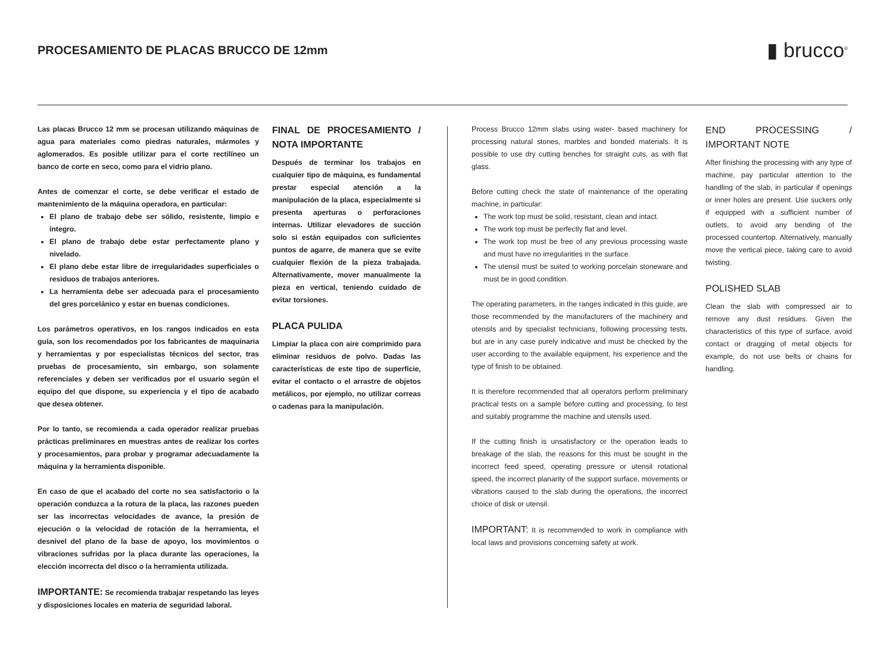PROCESAMIENTO DE PLACAS BRUCCO DE 12mm
▮ brucco<sup>®</sup>
Las placas Brucco 12 mm se procesan utilizando máquinas de agua para materiales como piedras naturales, mármoles y aglomerados. Es posible utilizar para el corte rectilíneo un banco de corte en seco, como para el vidrio plano.
Antes de comenzar el corte, se debe verificar el estado de mantenimiento de la máquina operadora, en particular:
El plano de trabajo debe ser sólido, resistente, limpio e íntegro.
El plano de trabajo debe estar perfectamente plano y nivelado.
El plano debe estar libre de irregularidades superficiales o residuos de trabajos anteriores.
La herramienta debe ser adecuada para el procesamiento del gres porcelánico y estar en buenas condiciones.
Los parámetros operativos, en los rangos indicados en esta guía, son los recomendados por los fabricantes de maquinaria y herramientas y por especialistas técnicos del sector, tras pruebas de procesamiento, sin embargo, son solamente referenciales y deben ser verificados por el usuario según el equipo del que dispone, su experiencia y el tipo de acabado que desea obtener.
Por lo tanto, se recomienda a cada operador realizar pruebas prácticas preliminares en muestras antes de realizar los cortes y procesamientos, para probar y programar adecuadamente la máquina y la herramienta disponible.
En caso de que el acabado del corte no sea satisfactorio o la operación conduzca a la rotura de la placa, las razones pueden ser las incorrectas velocidades de avance, la presión de ejecución o la velocidad de rotación de la herramienta, el desnivel del plano de la base de apoyo, los movimientos o vibraciones sufridas por la placa durante las operaciones, la elección incorrecta del disco o la herramienta utilizada.
IMPORTANTE: Se recomienda trabajar respetando las leyes y disposiciones locales en materia de seguridad laboral.
FINAL DE PROCESAMIENTO / NOTA IMPORTANTE
Después de terminar los trabajos en cualquier tipo de máquina, es fundamental prestar especial atención a la manipulación de la placa, especialmente si presenta aperturas o perforaciones internas. Utilizar elevadores de succión solo si están equipados con suficientes puntos de agarre, de manera que se evite cualquier flexión de la pieza trabajada. Alternativamente, mover manualmente la pieza en vertical, teniendo cuidado de evitar torsiones.
PLACA PULIDA
Limpiar la placa con aire comprimido para eliminar residuos de polvo. Dadas las características de este tipo de superficie, evitar el contacto o el arrastre de objetos metálicos, por ejemplo, no utilizar correas o cadenas para la manipulación.
Process Brucco 12mm slabs using water- based machinery for processing natural stones, marbles and bonded materials. It is possible to use dry cutting benches for straight cuts, as with flat glass.
Before cutting check the state of maintenance of the operating machine, in particular:
The work top must be solid, resistant, clean and intact.
The work top must be perfectly flat and level.
The work top must be free of any previous processing waste and must have no irregularities in the surface.
The utensil must be suited to working porcelain stoneware and must be in good condition.
The operating parameters, in the ranges indicated in this guide, are those recommended by the manufacturers of the machinery and utensils and by specialist technicians, following processing tests, but are in any case purely indicative and must be checked by the user according to the available equipment, his experience and the type of finish to be obtained.
It is therefore recommended that all operators perform preliminary practical tests on a sample before cutting and processing, to test and suitably programme the machine and utensils used.
If the cutting finish is unsatisfactory or the operation leads to breakage of the slab, the reasons for this must be sought in the incorrect feed speed, operating pressure or utensil rotational speed, the incorrect planarity of the support surface, movements or vibrations caused to the slab during the operations, the incorrect choice of disk or utensil.
IMPORTANT: It is recommended to work in compliance with local laws and provisions concerning safety at work.
END PROCESSING / IMPORTANT NOTE
After finishing the processing with any type of machine, pay particular attention to the handling of the slab, in particular if openings or inner holes are present. Use suckers only if equipped with a sufficient number of outlets, to avoid any bending of the processed countertop. Alternatively, manually move the vertical piece, taking care to avoid twisting.
POLISHED SLAB
Clean the slab with compressed air to remove any dust residues. Given the characteristics of this type of surface, avoid contact or dragging of metal objects for example, do not use belts or chains for handling.